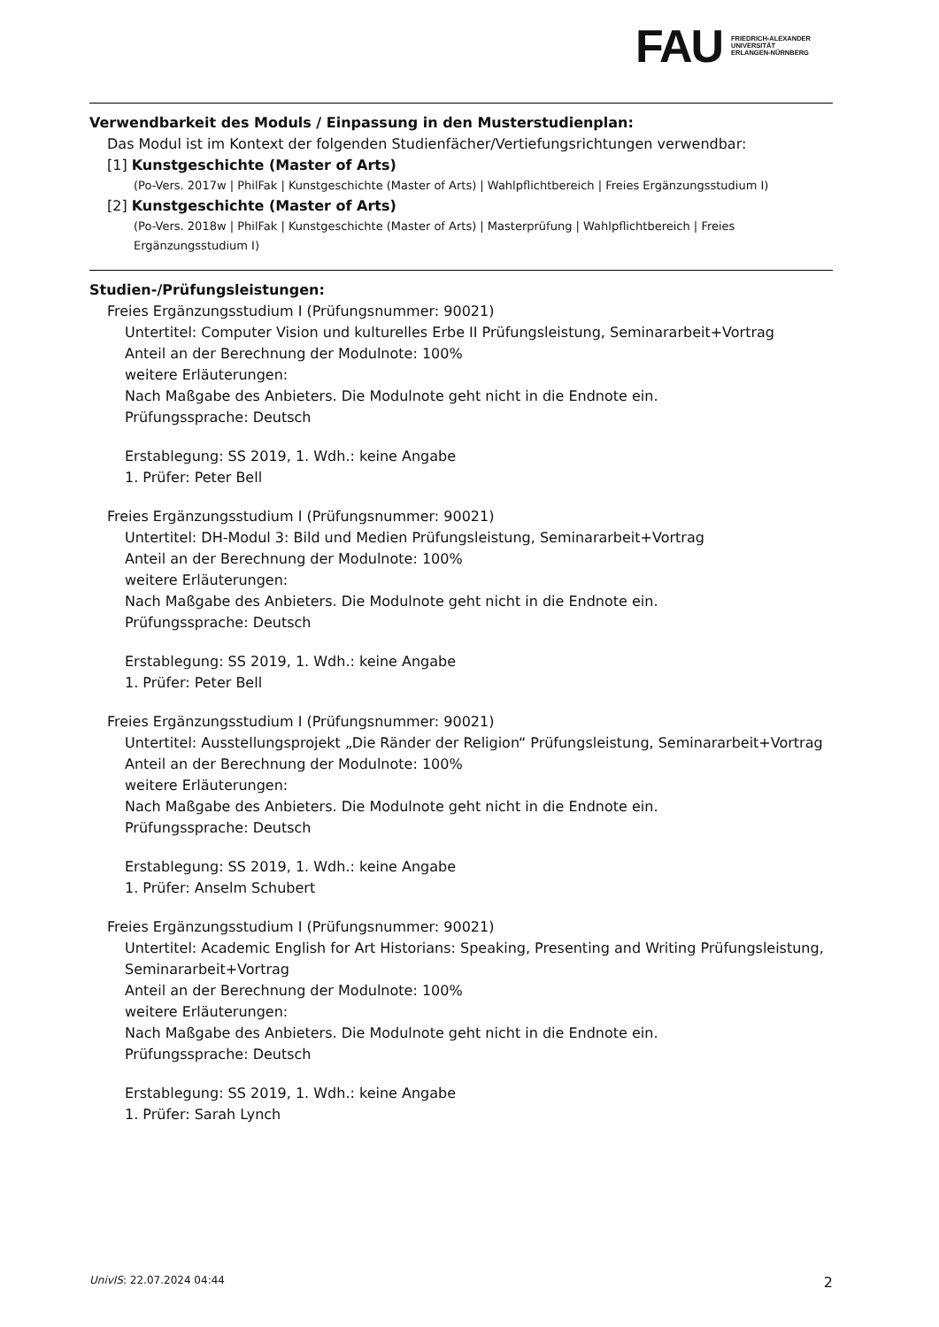FAU
FRIEDRICH-ALEXANDER
UNIVERSITÄT
ERLANGEN-NÜRNBERG
Verwendbarkeit des Moduls / Einpassung in den Musterstudienplan:
Das Modul ist im Kontext der folgenden Studienfächer/Vertiefungsrichtungen verwendbar:
[1] Kunstgeschichte (Master of Arts)
(Po-Vers. 2017w | PhilFak | Kunstgeschichte (Master of Arts) | Wahlpflichtbereich | Freies Ergänzungsstudium I)
[2] Kunstgeschichte (Master of Arts)
(Po-Vers. 2018w | PhilFak | Kunstgeschichte (Master of Arts) | Masterprüfung | Wahlpflichtbereich | Freies Ergänzungsstudium I)
Studien-/Prüfungsleistungen:
Freies Ergänzungsstudium I (Prüfungsnummer: 90021)
Untertitel: Computer Vision und kulturelles Erbe II Prüfungsleistung, Seminararbeit+Vortrag
Anteil an der Berechnung der Modulnote: 100%
weitere Erläuterungen:
Nach Maßgabe des Anbieters. Die Modulnote geht nicht in die Endnote ein.
Prüfungssprache: Deutsch
Erstablegung: SS 2019, 1. Wdh.: keine Angabe
1. Prüfer: Peter Bell
Freies Ergänzungsstudium I (Prüfungsnummer: 90021)
Untertitel: DH-Modul 3: Bild und Medien Prüfungsleistung, Seminararbeit+Vortrag
Anteil an der Berechnung der Modulnote: 100%
weitere Erläuterungen:
Nach Maßgabe des Anbieters. Die Modulnote geht nicht in die Endnote ein.
Prüfungssprache: Deutsch
Erstablegung: SS 2019, 1. Wdh.: keine Angabe
1. Prüfer: Peter Bell
Freies Ergänzungsstudium I (Prüfungsnummer: 90021)
Untertitel: Ausstellungsprojekt „Die Ränder der Religion“ Prüfungsleistung, Seminararbeit+Vortrag
Anteil an der Berechnung der Modulnote: 100%
weitere Erläuterungen:
Nach Maßgabe des Anbieters. Die Modulnote geht nicht in die Endnote ein.
Prüfungssprache: Deutsch
Erstablegung: SS 2019, 1. Wdh.: keine Angabe
1. Prüfer: Anselm Schubert
Freies Ergänzungsstudium I (Prüfungsnummer: 90021)
Untertitel: Academic English for Art Historians: Speaking, Presenting and Writing Prüfungsleistung, Seminararbeit+Vortrag
Anteil an der Berechnung der Modulnote: 100%
weitere Erläuterungen:
Nach Maßgabe des Anbieters. Die Modulnote geht nicht in die Endnote ein.
Prüfungssprache: Deutsch
Erstablegung: SS 2019, 1. Wdh.: keine Angabe
1. Prüfer: Sarah Lynch
UnivIS: 22.07.2024 04:44 2